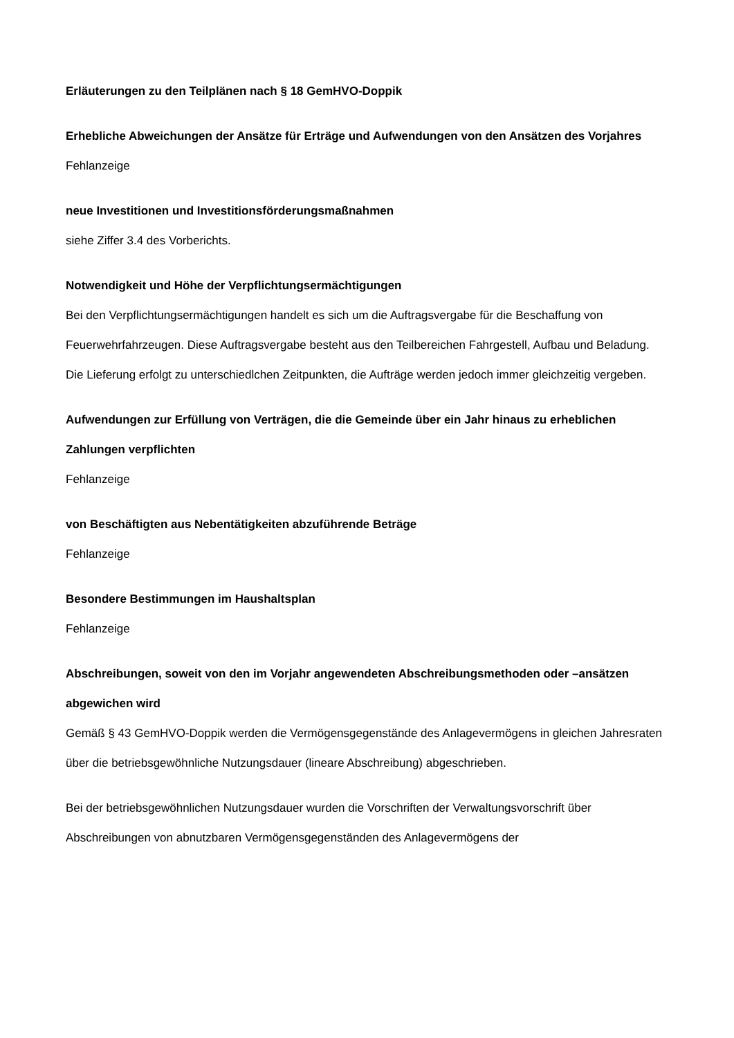Erläuterungen zu den Teilplänen nach § 18 GemHVO-Doppik
Erhebliche Abweichungen der Ansätze für Erträge und Aufwendungen von den Ansätzen des Vorjahres
Fehlanzeige
neue Investitionen und Investitionsförderungsmaßnahmen
siehe Ziffer 3.4 des Vorberichts.
Notwendigkeit und Höhe der Verpflichtungsermächtigungen
Bei den Verpflichtungsermächtigungen handelt es sich um die Auftragsvergabe für die Beschaffung von Feuerwehrfahrzeugen. Diese Auftragsvergabe besteht aus den Teilbereichen Fahrgestell, Aufbau und Beladung. Die Lieferung erfolgt zu unterschiedlchen Zeitpunkten, die Aufträge werden jedoch immer gleichzeitig vergeben.
Aufwendungen zur Erfüllung von Verträgen, die die Gemeinde über ein Jahr hinaus zu erheblichen Zahlungen verpflichten
Fehlanzeige
von Beschäftigten aus Nebentätigkeiten abzuführende Beträge
Fehlanzeige
Besondere Bestimmungen im Haushaltsplan
Fehlanzeige
Abschreibungen, soweit von den im Vorjahr angewendeten Abschreibungsmethoden oder –ansätzen abgewichen wird
Gemäß § 43 GemHVO-Doppik werden die Vermögensgegenstände des Anlagevermögens in gleichen Jahresraten über die betriebsgewöhnliche Nutzungsdauer (lineare Abschreibung) abgeschrieben.
Bei der betriebsgewöhnlichen Nutzungsdauer wurden die Vorschriften der Verwaltungsvorschrift über Abschreibungen von abnutzbaren Vermögensgegenständen des Anlagevermögens der